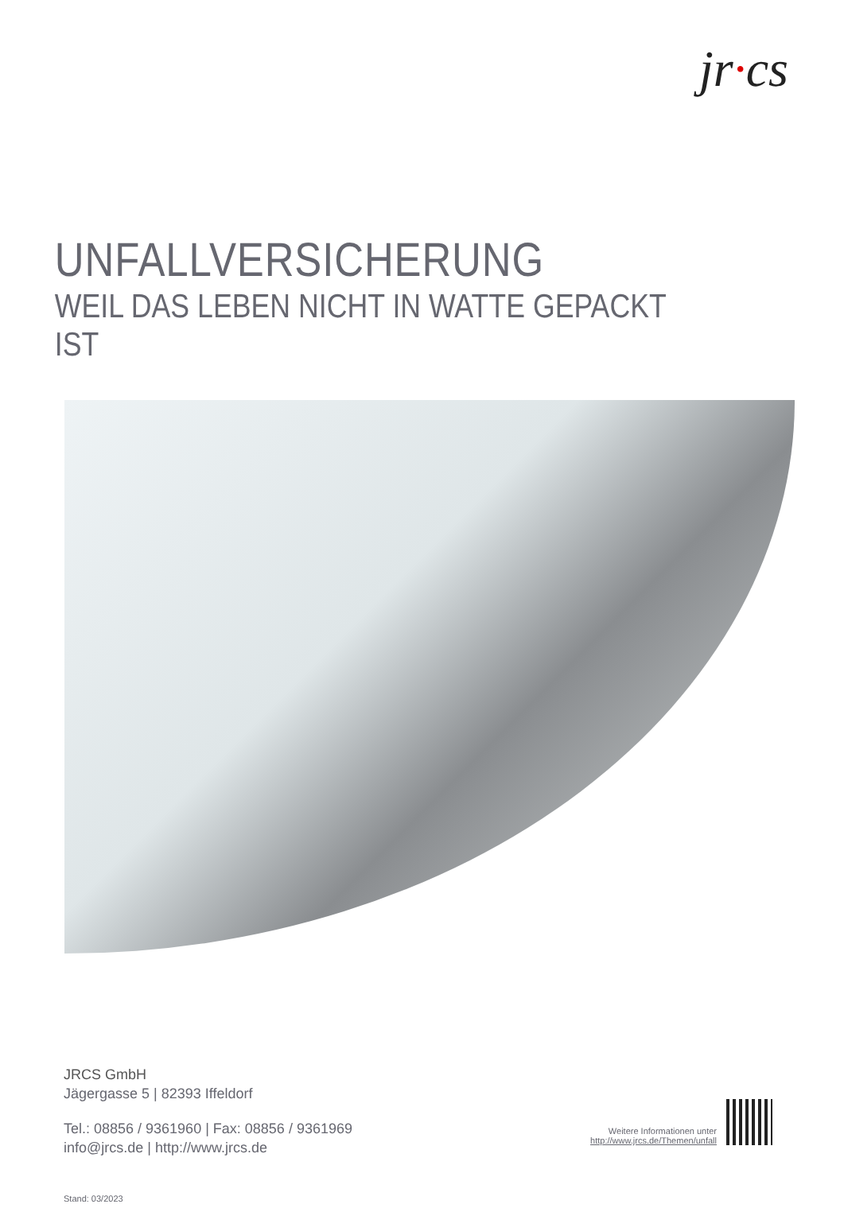jr·cs
UNFALLVERSICHERUNG
WEIL DAS LEBEN NICHT IN WATTE GEPACKT IST
JRCS GmbH
Jägergasse 5 | 82393 Iffeldorf
Tel.: 08856 / 9361960 | Fax: 08856 / 9361969
info@jrcs.de | http://www.jrcs.de
Stand: 03/2023
Weitere Informationen unter
http://www.jrcs.de/Themen/unfall